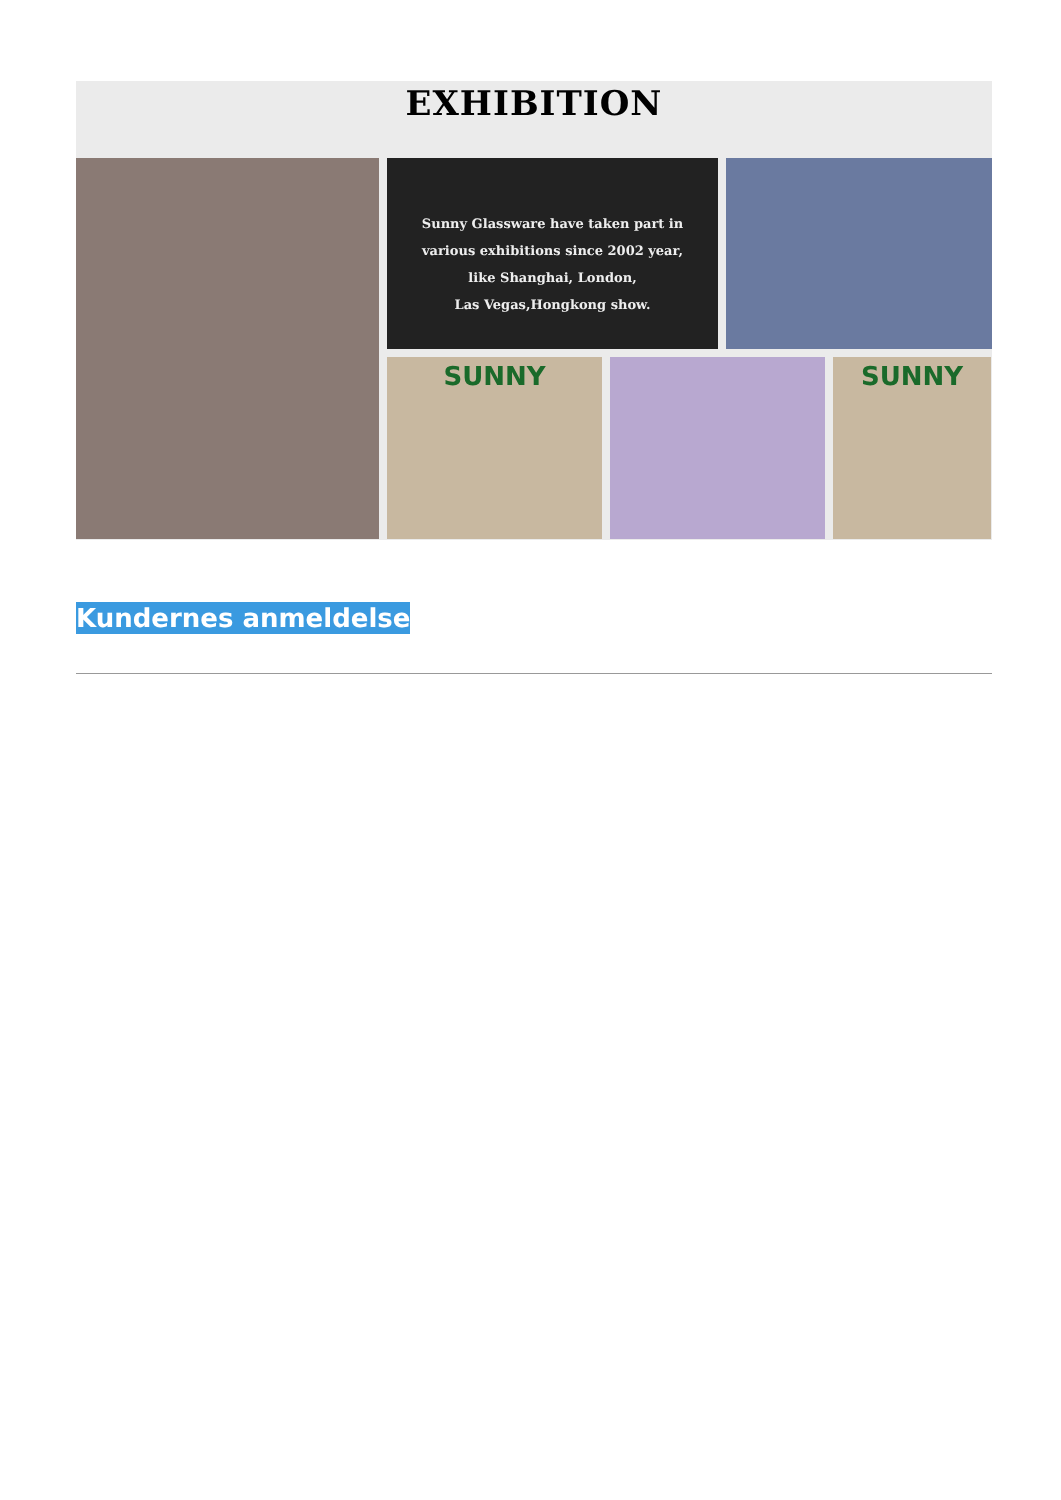EXHIBITION
Sunny Glassware have taken part in
various exhibitions since 2002 year,
like Shanghai, London,
Las Vegas,Hongkong show.
SUNNY
SUNNY
Kundernes anmeldelse